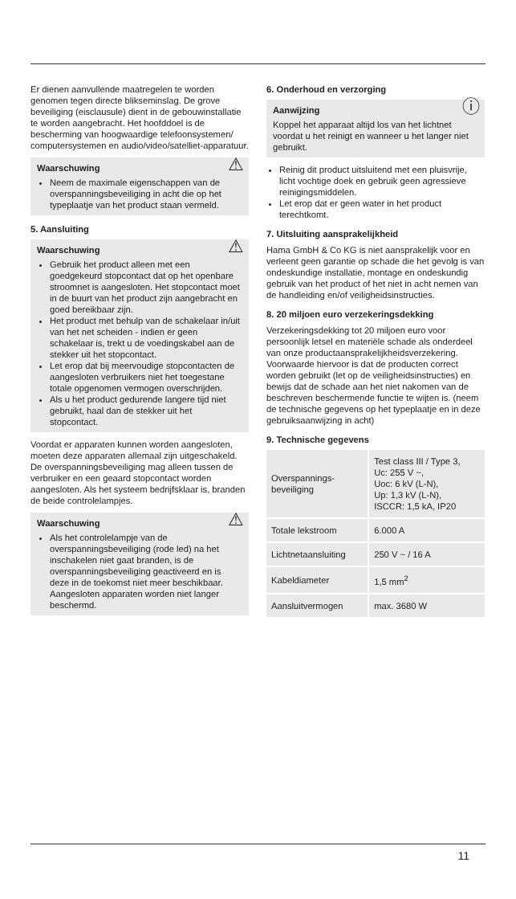Er dienen aanvullende maatregelen te worden genomen tegen directe blikseminslag. De grove beveiliging (eisclausule) dient in de gebouwinstallatie te worden aangebracht. Het hoofddoel is de bescherming van hoogwaardige telefoonsystemen/ computersystemen en audio/video/satelliet-apparatuur.
⚠ Waarschuwing
Neem de maximale eigenschappen van de overspanningsbeveiliging in acht die op het typeplaatje van het product staan vermeld.
5. Aansluiting
⚠ Waarschuwing
Gebruik het product alleen met een goedgekeurd stopcontact dat op het openbare stroomnet is aangesloten. Het stopcontact moet in de buurt van het product zijn aangebracht en goed bereikbaar zijn.
Het product met behulp van de schakelaar in/uit van het net scheiden - indien er geen schakelaar is, trekt u de voedingskabel aan de stekker uit het stopcontact.
Let erop dat bij meervoudige stopcontacten de aangesloten verbruikers niet het toegestane totale opgenomen vermogen overschrijden.
Als u het product gedurende langere tijd niet gebruikt, haal dan de stekker uit het stopcontact.
Voordat er apparaten kunnen worden aangesloten, moeten deze apparaten allemaal zijn uitgeschakeld. De overspanningsbeveiliging mag alleen tussen de verbruiker en een geaard stopcontact worden aangesloten. Als het systeem bedrijfsklaar is, branden de beide controlelampjes.
⚠ Waarschuwing
Als het controlelampje van de overspanningsbeveiliging (rode led) na het inschakelen niet gaat branden, is de overspanningsbeveiliging geactiveerd en is deze in de toekomst niet meer beschikbaar. Aangesloten apparaten worden niet langer beschermd.
6. Onderhoud en verzorging
ⓘ Aanwijzing
Koppel het apparaat altijd los van het lichtnet voordat u het reinigt en wanneer u het langer niet gebruikt.
Reinig dit product uitsluitend met een pluisvrije, licht vochtige doek en gebruik geen agressieve reinigingsmiddelen.
Let erop dat er geen water in het product terechtkomt.
7. Uitsluiting aansprakelijkheid
Hama GmbH & Co KG is niet aansprakelijk voor en verleent geen garantie op schade die het gevolg is van ondeskundige installatie, montage en ondeskundig gebruik van het product of het niet in acht nemen van de handleiding en/of veiligheidsinstructies.
8. 20 miljoen euro verzekeringsdekking
Verzekeringsdekking tot 20 miljoen euro voor persoonlijk letsel en materiële schade als onderdeel van onze productaansprakelijkheidsverzekering. Voorwaarde hiervoor is dat de producten correct worden gebruikt (let op de veiligheidsinstructies) en bewijs dat de schade aan het niet nakomen van de beschreven beschermende functie te wijten is. (neem de technische gegevens op het typeplaatje en in deze gebruiksaanwijzing in acht)
9. Technische gegevens
| Overspannings- beveiliging | Test class III / Type 3, Uc: 255 V ~, Uoc: 6 kV (L-N), Up: 1,3 kV (L-N), ISCCR: 1,5 kA, IP20 |
| Totale lekstroom | 6.000 A |
| Lichtnetaansluiting | 250 V ~ / 16 A |
| Kabeldiameter | 1,5 mm<sup>2</sup> |
| Aansluitvermogen | max. 3680 W |
11